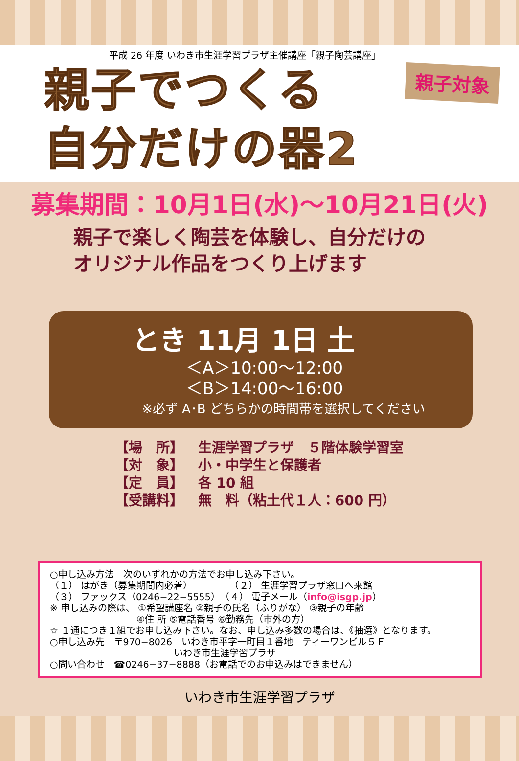平成 26 年度 いわき市生涯学習プラザ主催講座「親子陶芸講座」
親子対象
親子でつくる
自分だけの器2
募集期間：10月1日(水)～10月21日(火)
親子で楽しく陶芸を体験し、自分だけの
オリジナル作品をつくり上げます
とき 11月 1日 土
＜A＞10:00～12:00
＜B＞14:00～16:00
※必ず A･B どちらかの時間帯を選択してください
【場　所】 生涯学習プラザ　５階体験学習室
【対　象】 小・中学生と保護者
【定　員】 各 10 組
【受講料】 無　料（粘土代１人：600 円）
○申し込み方法　次のいずれかの方法でお申し込み下さい。
（１） はがき（募集期間内必着）　　　　　（２） 生涯学習プラザ窓口へ来館
（３） ファックス（0246−22−5555）　（４） 電子メール（info@isgp.jp）
※ 申し込みの際は、 ①希望講座名 ②親子の氏名（ふりがな） ③親子の年齢
　　　　　　　　　 ④住 所 ⑤電話番号 ⑥勤務先（市外の方）
☆ １通につき１組でお申し込み下さい。なお、申し込み多数の場合は、《抽選》となります。
○申し込み先　〒970−8026　いわき市平字一町目１番地　ティーワンビル５Ｆ
　　　　　　　　　　　　　 いわき市生涯学習プラザ
○問い合わせ　☎0246−37−8888（お電話でのお申込みはできません）
いわき市生涯学習プラザ